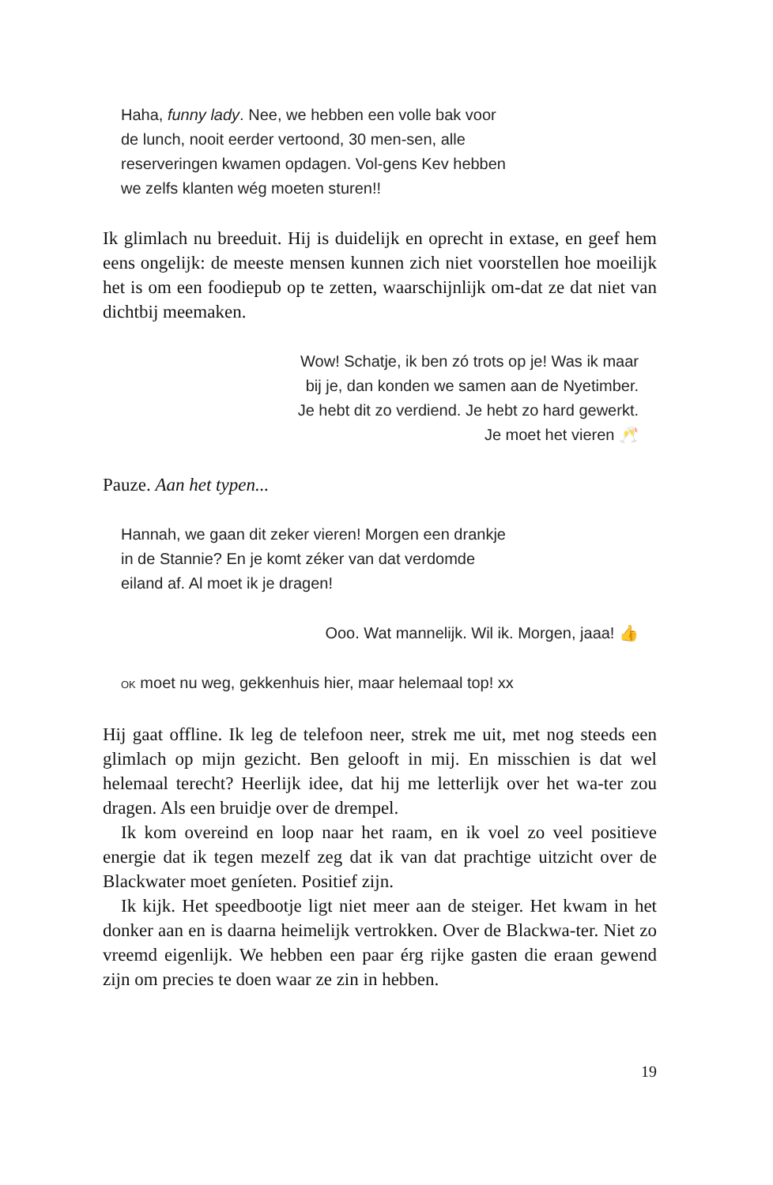Haha, funny lady. Nee, we hebben een volle bak voor de lunch, nooit eerder vertoond, 30 men-sen, alle reserveringen kwamen opdagen. Vol-gens Kev hebben we zelfs klanten wég moeten sturen!!
Ik glimlach nu breeduit. Hij is duidelijk en oprecht in extase, en geef hem eens ongelijk: de meeste mensen kunnen zich niet voorstellen hoe moeilijk het is om een foodiepub op te zetten, waarschijnlijk om-dat ze dat niet van dichtbij meemaken.
Wow! Schatje, ik ben zó trots op je! Was ik maar
bij je, dan konden we samen aan de Nyetimber.
Je hebt dit zo verdiend. Je hebt zo hard gewerkt.
Je moet het vieren 🥂
Pauze. Aan het typen...
Hannah, we gaan dit zeker vieren! Morgen een drankje in de Stannie? En je komt zéker van dat verdomde eiland af. Al moet ik je dragen!
Ooo. Wat mannelijk. Wil ik. Morgen, jaaa! 👍
OK moet nu weg, gekkenhuis hier, maar helemaal top! xx
Hij gaat offline. Ik leg de telefoon neer, strek me uit, met nog steeds een glimlach op mijn gezicht. Ben gelooft in mij. En misschien is dat wel helemaal terecht? Heerlijk idee, dat hij me letterlijk over het wa-ter zou dragen. Als een bruidje over de drempel.
Ik kom overeind en loop naar het raam, en ik voel zo veel positieve energie dat ik tegen mezelf zeg dat ik van dat prachtige uitzicht over de Blackwater moet geníeten. Positief zijn.
Ik kijk. Het speedbootje ligt niet meer aan de steiger. Het kwam in het donker aan en is daarna heimelijk vertrokken. Over de Blackwa-ter. Niet zo vreemd eigenlijk. We hebben een paar érg rijke gasten die eraan gewend zijn om precies te doen waar ze zin in hebben.
19